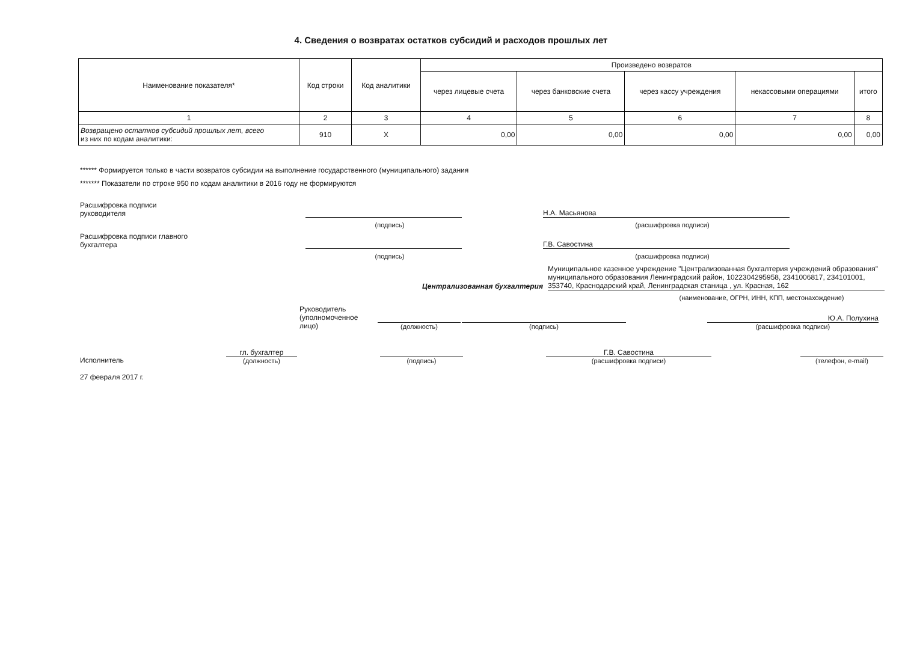4. Сведения о возвратах остатков субсидий и расходов прошлых лет
| Наименование показателя* | Код строки | Код аналитики | Произведено возвратов | | | | |
| --- | --- | --- | --- | --- | --- | --- | --- |
| | | | через лицевые счета | через банковские счета | через кассу учреждения | некассовыми операциями | итого |
| 1 | 2 | 3 | 4 | 5 | 6 | 7 | 8 |
| Возвращено остатков субсидий прошлых лет, всего из них по кодам аналитики: | 910 | X | 0,00 | 0,00 | 0,00 | 0,00 | 0,00 |
****** Формируется только в части возвратов субсидии на выполнение государственного (муниципального) задания
******* Показатели по строке 950 по кодам аналитики в 2016 году не формируются
Расшифровка подписи
руководителя
Н.А. Масьянова
(подпись)
(расшифровка подписи)
Расшифровка подписи главного
бухгалтера
Г.В. Савостина
(подпись)
(расшифровка подписи)
Централизованная бухгалтерия
Муниципальное казенное учреждение "Централизованная бухгалтерия учреждений образования" муниципального образования Ленинградский район, 1022304295958, 2341006817, 234101001, 353740, Краснодарский край, Ленинградская станица , ул. Красная, 162
(наименование, ОГРН, ИНН, КПП, местонахождение)
Руководитель
(уполномоченное
лицо)
(должность)
(подпись)
Ю.А. Полухина
(расшифровка подписи)
Исполнитель
гл. бухгалтер
(должность)
(подпись)
Г.В. Савостина
(расшифровка подписи)
(телефон, e-mail)
27 февраля 2017 г.